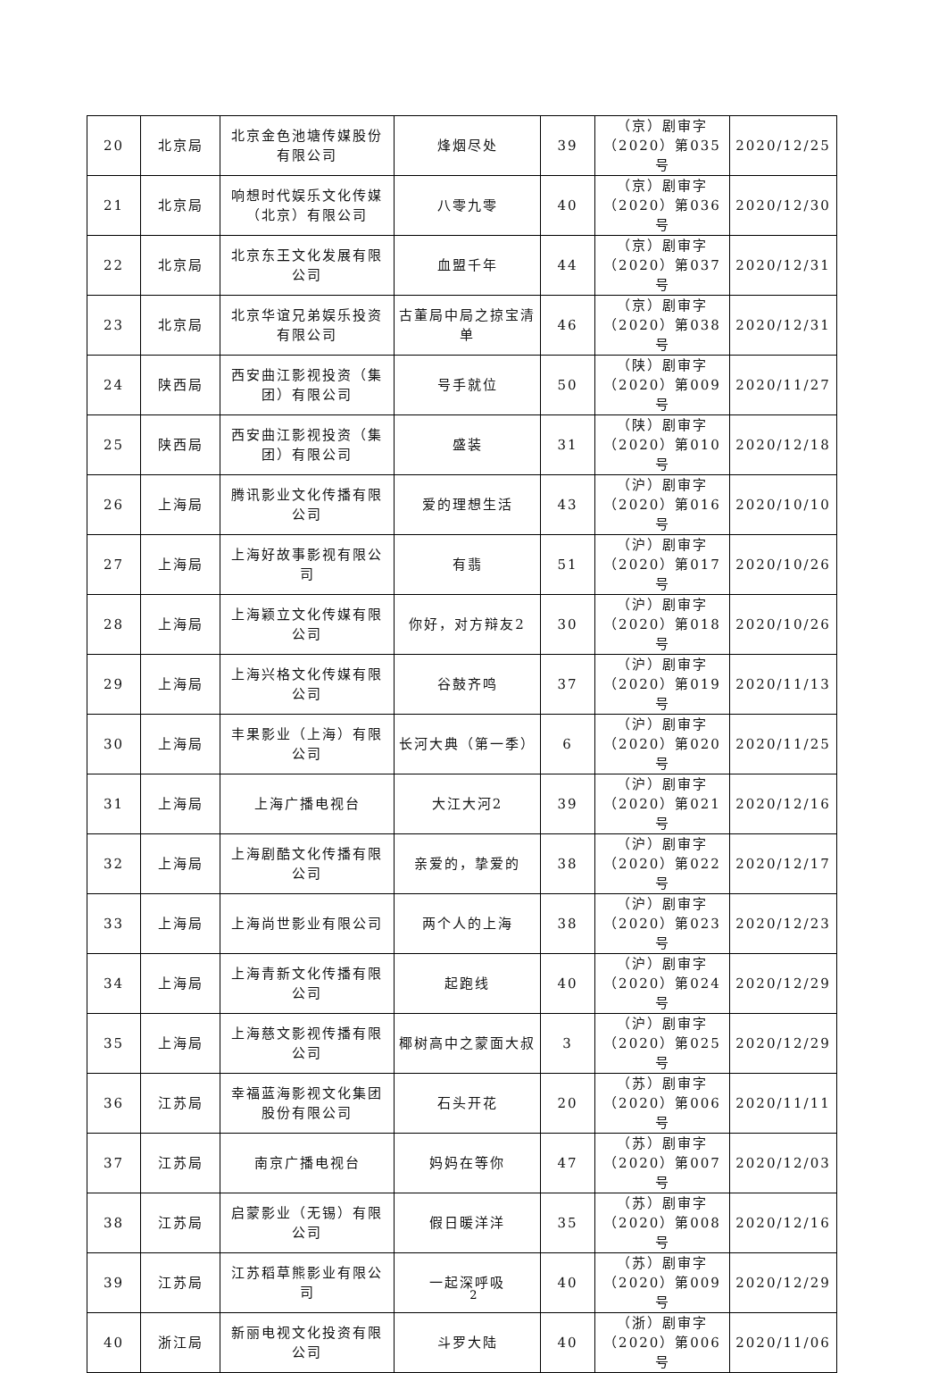| 20 | 北京局 | 北京金色池塘传媒股份有限公司 | 烽烟尽处 | 39 | （京）剧审字（2020）第035号 | 2020/12/25 |
| 21 | 北京局 | 响想时代娱乐文化传媒（北京）有限公司 | 八零九零 | 40 | （京）剧审字（2020）第036号 | 2020/12/30 |
| 22 | 北京局 | 北京东王文化发展有限公司 | 血盟千年 | 44 | （京）剧审字（2020）第037号 | 2020/12/31 |
| 23 | 北京局 | 北京华谊兄弟娱乐投资有限公司 | 古董局中局之掠宝清单 | 46 | （京）剧审字（2020）第038号 | 2020/12/31 |
| 24 | 陕西局 | 西安曲江影视投资（集团）有限公司 | 号手就位 | 50 | （陕）剧审字（2020）第009号 | 2020/11/27 |
| 25 | 陕西局 | 西安曲江影视投资（集团）有限公司 | 盛装 | 31 | （陕）剧审字（2020）第010号 | 2020/12/18 |
| 26 | 上海局 | 腾讯影业文化传播有限公司 | 爱的理想生活 | 43 | （沪）剧审字（2020）第016号 | 2020/10/10 |
| 27 | 上海局 | 上海好故事影视有限公司 | 有翡 | 51 | （沪）剧审字（2020）第017号 | 2020/10/26 |
| 28 | 上海局 | 上海颖立文化传媒有限公司 | 你好，对方辩友2 | 30 | （沪）剧审字（2020）第018号 | 2020/10/26 |
| 29 | 上海局 | 上海兴格文化传媒有限公司 | 谷鼓齐鸣 | 37 | （沪）剧审字（2020）第019号 | 2020/11/13 |
| 30 | 上海局 | 丰果影业（上海）有限公司 | 长河大典（第一季） | 6 | （沪）剧审字（2020）第020号 | 2020/11/25 |
| 31 | 上海局 | 上海广播电视台 | 大江大河2 | 39 | （沪）剧审字（2020）第021号 | 2020/12/16 |
| 32 | 上海局 | 上海剧酷文化传播有限公司 | 亲爱的，挚爱的 | 38 | （沪）剧审字（2020）第022号 | 2020/12/17 |
| 33 | 上海局 | 上海尚世影业有限公司 | 两个人的上海 | 38 | （沪）剧审字（2020）第023号 | 2020/12/23 |
| 34 | 上海局 | 上海青新文化传播有限公司 | 起跑线 | 40 | （沪）剧审字（2020）第024号 | 2020/12/29 |
| 35 | 上海局 | 上海慈文影视传播有限公司 | 椰树高中之蒙面大叔 | 3 | （沪）剧审字（2020）第025号 | 2020/12/29 |
| 36 | 江苏局 | 幸福蓝海影视文化集团股份有限公司 | 石头开花 | 20 | （苏）剧审字（2020）第006号 | 2020/11/11 |
| 37 | 江苏局 | 南京广播电视台 | 妈妈在等你 | 47 | （苏）剧审字（2020）第007号 | 2020/12/03 |
| 38 | 江苏局 | 启蒙影业（无锡）有限公司 | 假日暖洋洋 | 35 | （苏）剧审字（2020）第008号 | 2020/12/16 |
| 39 | 江苏局 | 江苏稻草熊影业有限公司 | 一起深呼吸 | 40 | （苏）剧审字（2020）第009号 | 2020/12/29 |
| 40 | 浙江局 | 新丽电视文化投资有限公司 | 斗罗大陆 | 40 | （浙）剧审字（2020）第006号 | 2020/11/06 |
2